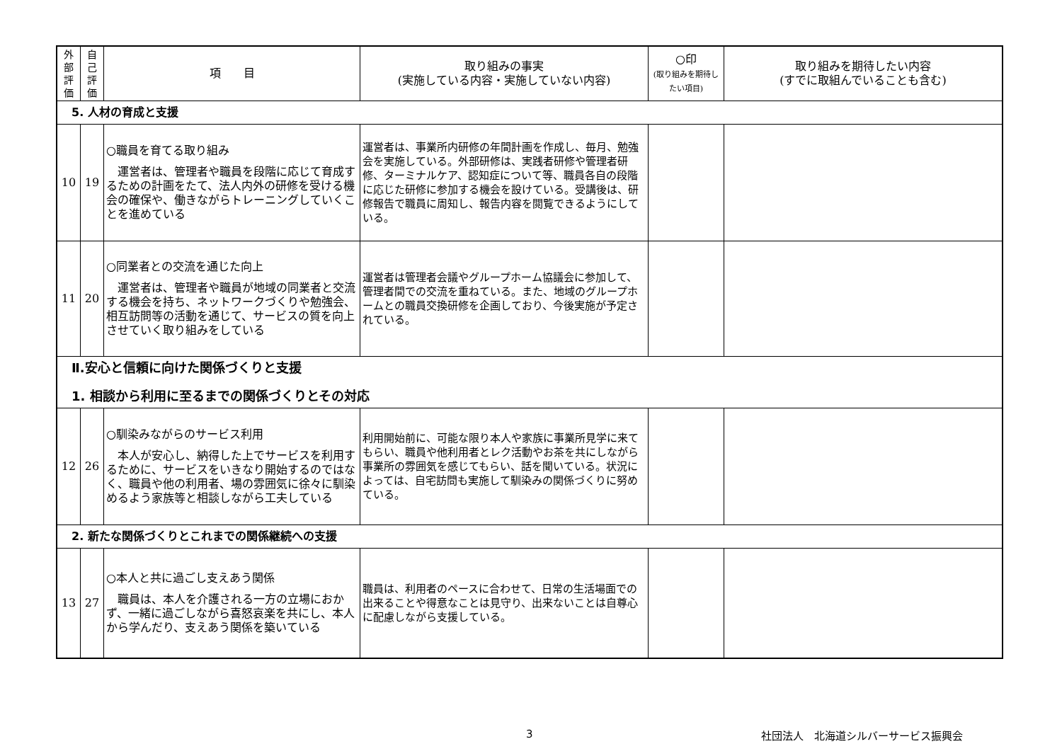| 外 部 評 価 | 自 己 評 価 | 項 目 | 取り組みの事実 (実施している内容・実施していない内容) | ○印 (取り組みを期待したい項目) | 取り組みを期待したい内容 (すでに取組んでいることも含む) |
| --- | --- | --- | --- | --- | --- |
| 5. 人材の育成と支援 | | | | | |
| 10 | 19 | ○職員を育てる取り組み 運営者は、管理者や職員を段階に応じて育成するための計画をたて、法人内外の研修を受ける機会の確保や、働きながらトレーニングしていくことを進めている | 運営者は、事業所内研修の年間計画を作成し、毎月、勉強会を実施している。外部研修は、実践者研修や管理者研修、ターミナルケア、認知症について等、職員各自の段階に応じた研修に参加する機会を設けている。受講後は、研修報告で職員に周知し、報告内容を閲覧できるようにしている。 | | |
| 11 | 20 | ○同業者との交流を通じた向上 運営者は、管理者や職員が地域の同業者と交流する機会を持ち、ネットワークづくりや勉強会、相互訪問等の活動を通じて、サービスの質を向上させていく取り組みをしている | 運営者は管理者会議やグループホーム協議会に参加して、管理者間での交流を重ねている。また、地域のグループホームとの職員交換研修を企画しており、今後実施が予定されている。 | | |
| Ⅱ.安心と信頼に向けた関係づくりと支援 1. 相談から利用に至るまでの関係づくりとその対応 | | | | | |
| 12 | 26 | ○馴染みながらのサービス利用 本人が安心し、納得した上でサービスを利用するために、サービスをいきなり開始するのではなく、職員や他の利用者、場の雰囲気に徐々に馴染めるよう家族等と相談しながら工夫している | 利用開始前に、可能な限り本人や家族に事業所見学に来てもらい、職員や他利用者とレク活動やお茶を共にしながら事業所の雰囲気を感じてもらい、話を聞いている。状況によっては、自宅訪問も実施して馴染みの関係づくりに努めている。 | | |
| 2. 新たな関係づくりとこれまでの関係継続への支援 | | | | | |
| 13 | 27 | ○本人と共に過ごし支えあう関係 職員は、本人を介護される一方の立場におかず、一緒に過ごしながら喜怒哀楽を共にし、本人から学んだり、支えあう関係を築いている | 職員は、利用者のペースに合わせて、日常の生活場面での出来ることや得意なことは見守り、出来ないことは自尊心に配慮しながら支援している。 | | |
3 社団法人　北海道シルバーサービス振興会